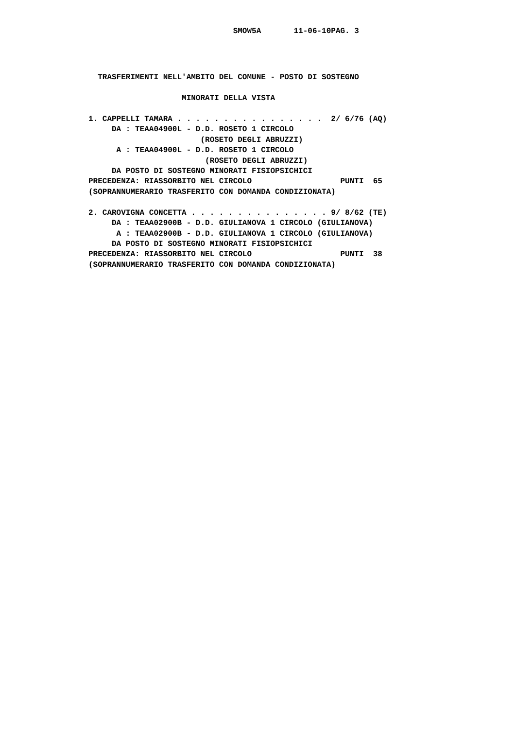SMOW5A       11-06-10PAG. 3
  TRASFERIMENTI NELL'AMBITO DEL COMUNE - POSTO DI SOSTEGNO

                    MINORATI DELLA VISTA

1. CAPPELLI TAMARA . . . . . . . . . . . . . . . .  2/ 6/76 (AQ)
     DA : TEAA04900L - D.D. ROSETO 1 CIRCOLO
                        (ROSETO DEGLI ABRUZZI)
      A : TEAA04900L - D.D. ROSETO 1 CIRCOLO
                         (ROSETO DEGLI ABRUZZI)
     DA POSTO DI SOSTEGNO MINORATI FISIOPSICHICI
PRECEDENZA: RIASSORBITO NEL CIRCOLO                   PUNTI  65
(SOPRANNUMERARIO TRASFERITO CON DOMANDA CONDIZIONATA)

2. CAROVIGNA CONCETTA . . . . . . . . . . . . . . . 9/ 8/62 (TE)
     DA : TEAA02900B - D.D. GIULIANOVA 1 CIRCOLO (GIULIANOVA)
      A : TEAA02900B - D.D. GIULIANOVA 1 CIRCOLO (GIULIANOVA)
     DA POSTO DI SOSTEGNO MINORATI FISIOPSICHICI
PRECEDENZA: RIASSORBITO NEL CIRCOLO                   PUNTI  38
(SOPRANNUMERARIO TRASFERITO CON DOMANDA CONDIZIONATA)